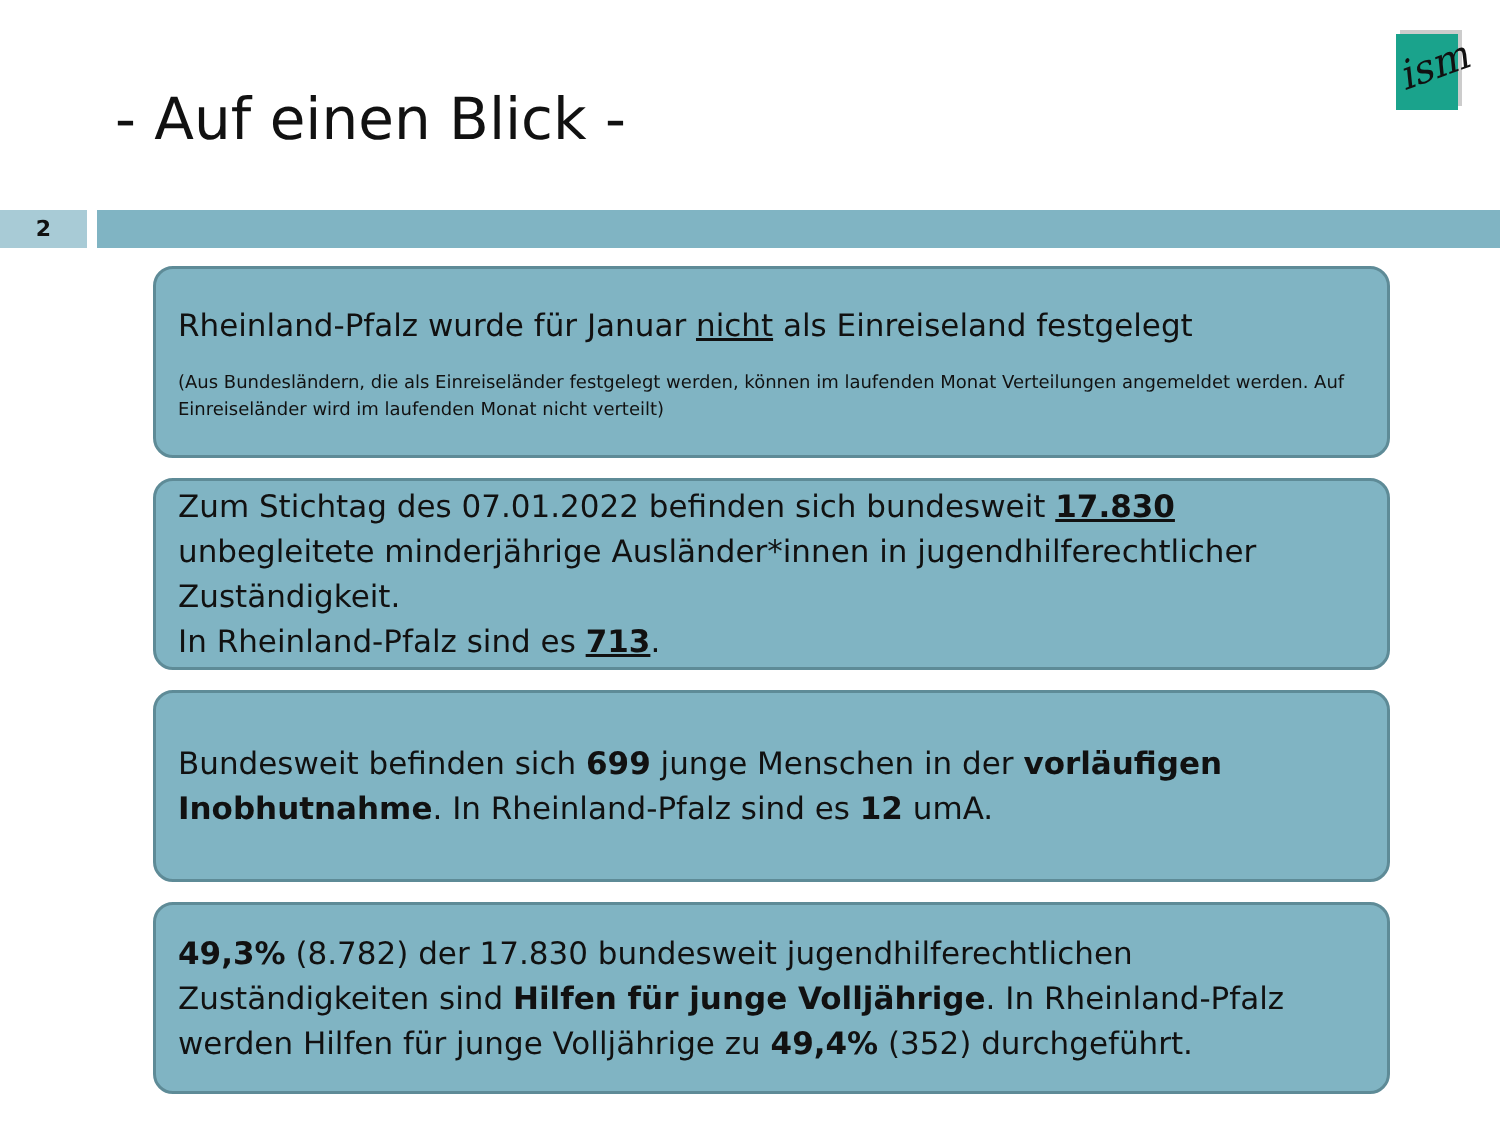ism
- Auf einen Blick -
2
Rheinland-Pfalz wurde für Januar nicht als Einreiseland festgelegt
(Aus Bundesländern, die als Einreiseländer festgelegt werden, können im laufenden Monat Verteilungen angemeldet werden. Auf Einreiseländer wird im laufenden Monat nicht verteilt)
Zum Stichtag des 07.01.2022 befinden sich bundesweit 17.830 unbegleitete minderjährige Ausländer*innen in jugendhilferechtlicher Zuständigkeit.
In Rheinland-Pfalz sind es 713.
Bundesweit befinden sich 699 junge Menschen in der vorläufigen Inobhutnahme. In Rheinland-Pfalz sind es 12 umA.
49,3% (8.782) der 17.830 bundesweit jugendhilferechtlichen Zuständigkeiten sind Hilfen für junge Volljährige. In Rheinland-Pfalz werden Hilfen für junge Volljährige zu 49,4% (352) durchgeführt.